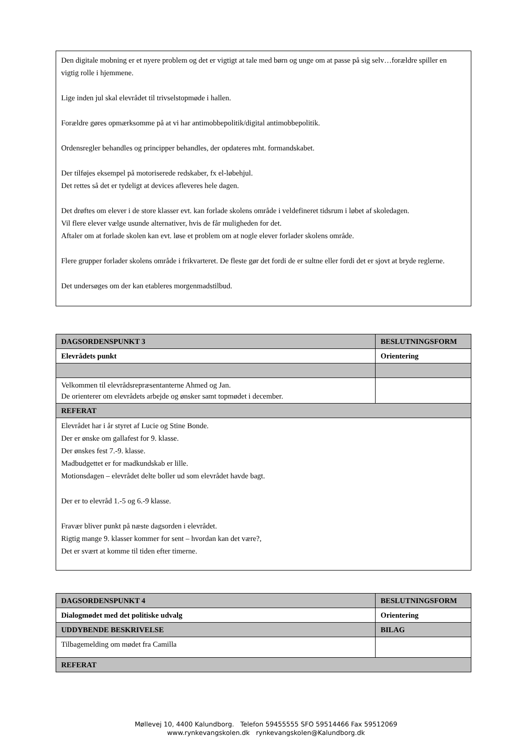Den digitale mobning er et nyere problem og det er vigtigt at tale med børn og unge om at passe på sig selv…forældre spiller en vigtig rolle i hjemmene.
Lige inden jul skal elevrådet til trivselstopmøde i hallen.
Forældre gøres opmærksomme på at vi har antimobbepolitik/digital antimobbepolitik.
Ordensregler behandles og principper behandles, der opdateres mht. formandskabet.
Der tilføjes eksempel på motoriserede redskaber, fx el-løbehjul.
Det rettes så det er tydeligt at devices afleveres hele dagen.
Det drøftes om elever i de store klasser evt. kan forlade skolens område i veldefineret tidsrum i løbet af skoledagen.
Vil flere elever vælge usunde alternativer, hvis de får muligheden for det.
Aftaler om at forlade skolen kan evt. løse et problem om at nogle elever forlader skolens område.
Flere grupper forlader skolens område i frikvarteret. De fleste gør det fordi de er sultne eller fordi det er sjovt at bryde reglerne.
Det undersøges om der kan etableres morgenmadstilbud.
| DAGSORDENSPUNKT 3 | BESLUTNINGSFORM |
| Elevrådets punkt | Orientering |
| Velkommen til elevrådsrepræsentanterne Ahmed og Jan. De orienterer om elevrådets arbejde og ønsker samt topmødet i december. | |
| REFERAT | |
| Elevrådet har i år styret af Lucie og Stine Bonde. Der er ønske om gallafest for 9. klasse. Der ønskes fest 7.-9. klasse. Madbudgettet er for madkundskab er lille. Motionsdagen – elevrådet delte boller ud som elevrådet havde bagt. Der er to elevråd 1.-5 og 6.-9 klasse. Fravær bliver punkt på næste dagsorden i elevrådet. Rigtig mange 9. klasser kommer for sent – hvordan kan det være?, Det er svært at komme til tiden efter timerne. | |
| DAGSORDENSPUNKT 4 | BESLUTNINGSFORM |
| Dialogmødet med det politiske udvalg | Orientering |
| UDDYBENDE BESKRIVELSE | BILAG |
| Tilbagemelding om mødet fra Camilla | |
| REFERAT | |
Møllevej 10, 4400 Kalundborg. Telefon 59455555 SFO 59514466 Fax 59512069
www.rynkevangskolen.dk rynkevangskolen@Kalundborg.dk